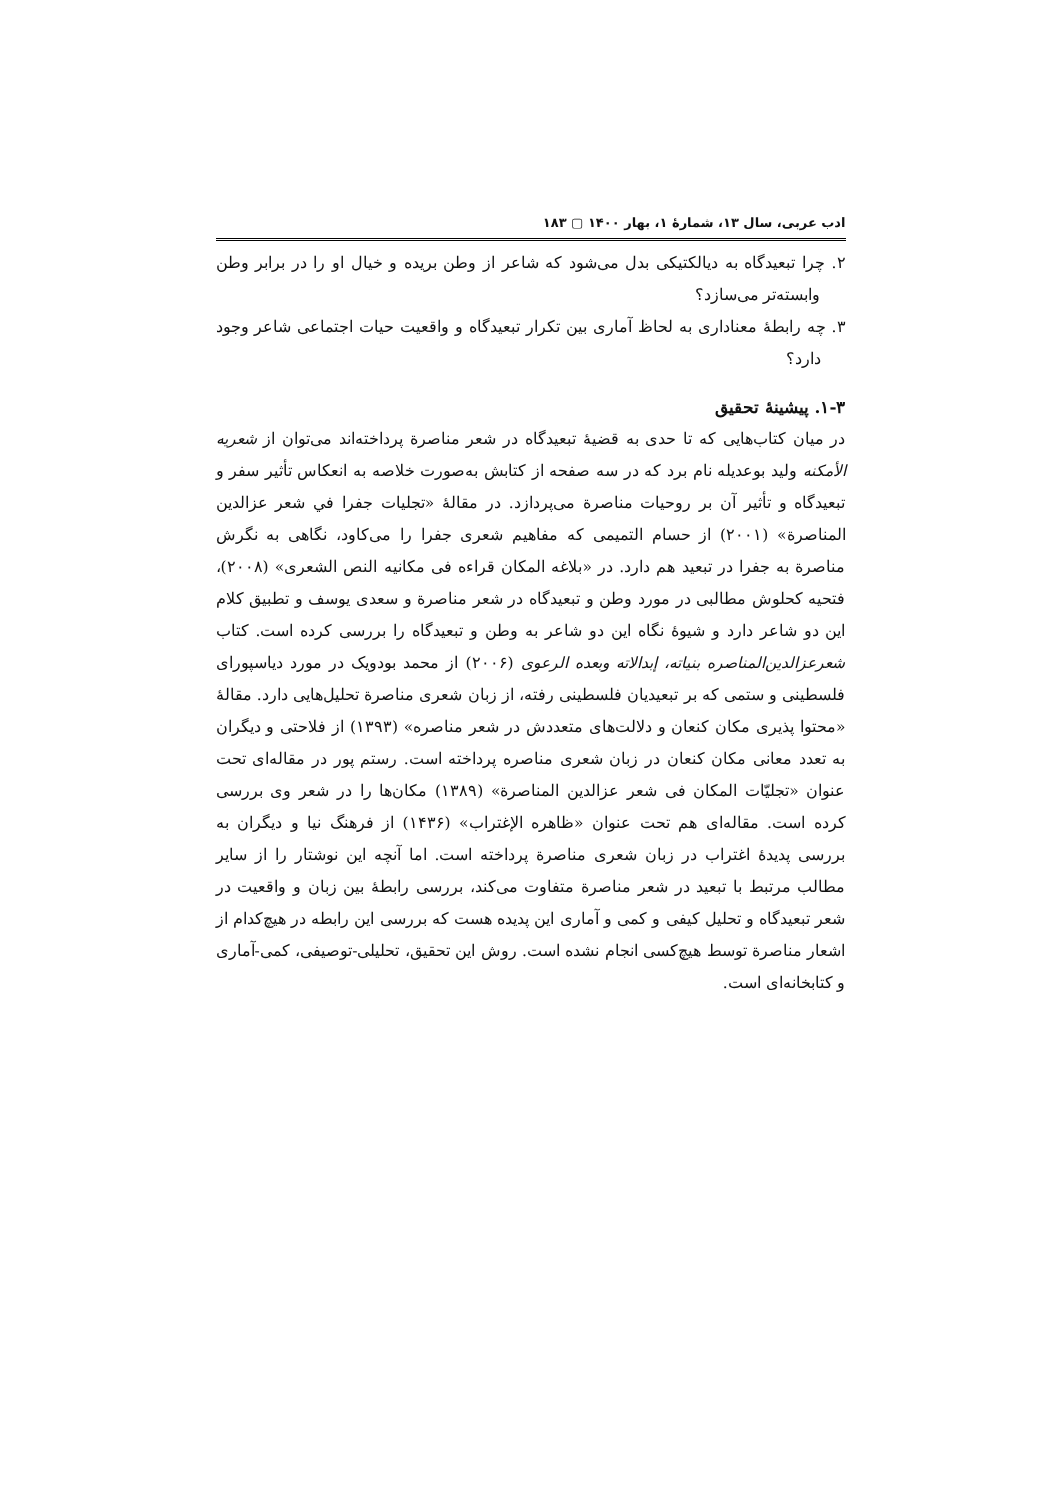ادب عربی، سال ۱۳، شمارهٔ ۱، بهار ۱۴۰۰ ▢ ۱۸۳
۲. چرا تبعیدگاه به دیالکتیکی بدل می‌شود که شاعر از وطن بریده و خیال او را در برابر وطن وابسته‌تر می‌سازد؟
۳. چه رابطهٔ معناداری به لحاظ آماری بین تکرار تبعیدگاه و واقعیت حیات اجتماعی شاعر وجود دارد؟
۱-۳. پیشینهٔ تحقیق
در میان کتاب‌هایی که تا حدی به قضیهٔ تبعیدگاه در شعر مناصرة پرداخته‌اند می‌توان از شعریه الأمکنه ولید بوعدیله نام برد که در سه صفحه از کتابش به‌صورت خلاصه به انعکاس تأثیر سفر و تبعیدگاه و تأثیر آن بر روحیات مناصرة می‌پردازد. در مقالهٔ «تجلیات جفرا في شعر عزالدين المناصرة» (۲۰۰۱) از حسام التميمى که مفاهیم شعری جفرا را می‌کاود، نگاهی به نگرش مناصرة به جفرا در تبعید هم دارد. در «بلاغه المكان قراءه فى مكانيه النص الشعرى» (۲۰۰۸)، فتحیه کحلوش مطالبی در مورد وطن و تبعیدگاه در شعر مناصرة و سعدی یوسف و تطبیق کلام این دو شاعر دارد و شیوهٔ نگاه این دو شاعر به وطن و تبعیدگاه را بررسی کرده است. کتاب شعرعزالدين‌المناصره بنياته، إبدالاته وبعده الرعوى (۲۰۰۶) از محمد بودویک در مورد دیاسپورای فلسطینی و ستمی که بر تبعیدیان فلسطینی رفته، از زبان شعری مناصرة تحلیل‌هایی دارد. مقالهٔ «محتوا پذیری مکان کنعان و دلالت‌های متعددش در شعر مناصره» (۱۳۹۳) از فلاحتی و دیگران به تعدد معانی مکان کنعان در زبان شعری مناصره پرداخته است. رستم پور در مقاله‌ای تحت عنوان «تجلیّات المكان فى شعر عزالدين المناصرة» (۱۳۸۹) مکان‌ها را در شعر وی بررسی کرده است. مقاله‌ای هم تحت عنوان «ظاهره الإغتراب» (۱۴۳۶) از فرهنگ نیا و دیگران به بررسی پدیدهٔ اغتراب در زبان شعری مناصرة پرداخته است. اما آنچه این نوشتار را از سایر مطالب مرتبط با تبعید در شعر مناصرة متفاوت می‌کند، بررسی رابطهٔ بین زبان و واقعیت در شعر تبعیدگاه و تحلیل کیفی و کمی و آماری این پدیده هست که بررسی این رابطه در هیچ‌کدام از اشعار مناصرة توسط هیچ‌کسی انجام نشده است. روش این تحقیق، تحلیلی-توصیفی، کمی-آماری و کتابخانه‌ای است.